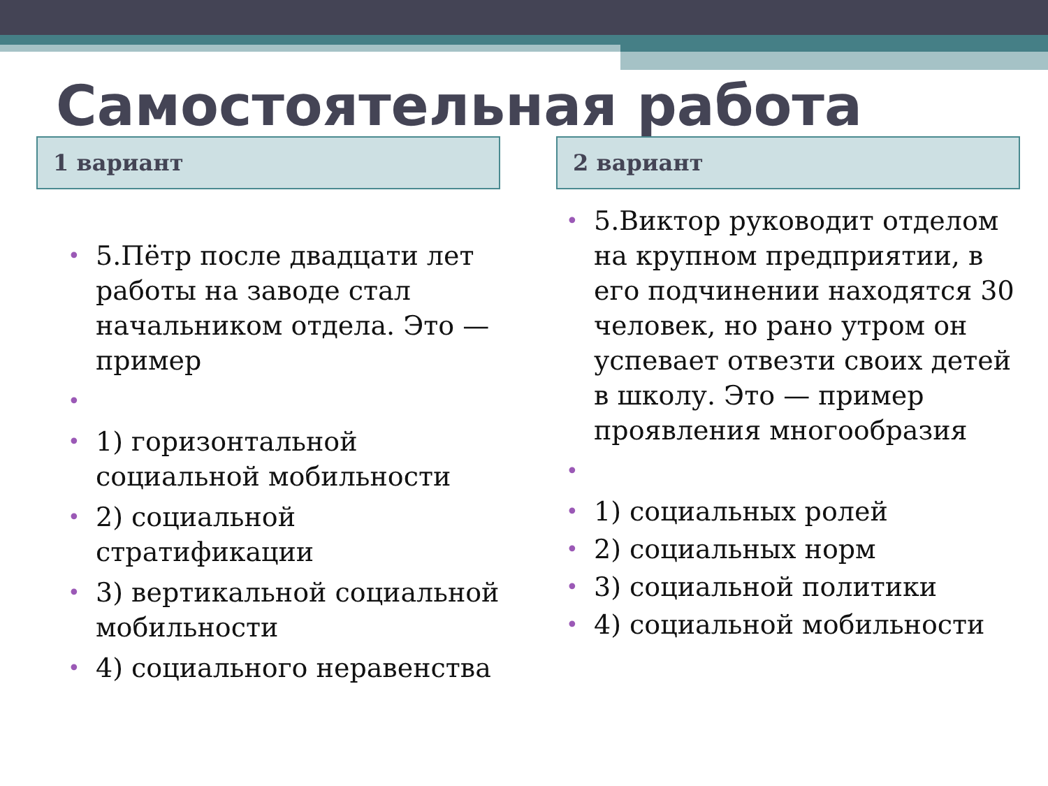Самостоятельная работа
1 вариант
• 5.Пётр после двадцати лет работы на заводе стал начальником отдела. Это — пример
• • 1) горизонтальной социальной мобильности
• 2) социальной стратификации
• 3) вертикальной социальной мобильности
• 4) социального неравенства
2 вариант
• 5.Виктор руководит отделом на крупном предприятии, в его подчинении находятся 30 человек, но рано утром он успевает отвезти своих детей в школу. Это — пример проявления многообразия
• • 1) социальных ролей
• 2) социальных норм
• 3) социальной политики
• 4) социальной мобильности